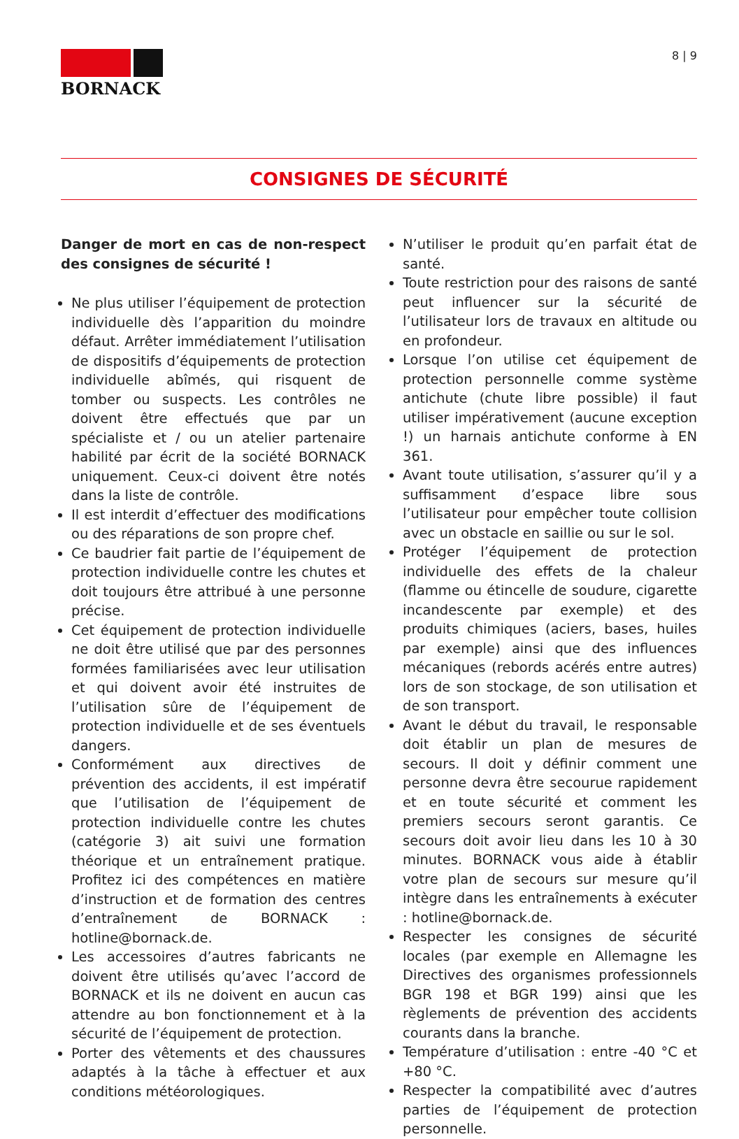8 | 9
BORNACK
CONSIGNES DE SÉCURITÉ
Danger de mort en cas de non-respect des consignes de sécurité !
Ne plus utiliser l’équipement de protection individuelle dès l’apparition du moindre défaut. Arrêter immédiatement l’utilisation de dispositifs d’équipements de protection individuelle abîmés, qui risquent de tomber ou suspects. Les contrôles ne doivent être effectués que par un spécialiste et / ou un atelier partenaire habilité par écrit de la société BORNACK uniquement. Ceux-ci doivent être notés dans la liste de contrôle.
Il est interdit d’effectuer des modifications ou des réparations de son propre chef.
Ce baudrier fait partie de l’équipement de protection individuelle contre les chutes et doit toujours être attribué à une personne précise.
Cet équipement de protection individuelle ne doit être utilisé que par des personnes formées familiarisées avec leur utilisation et qui doivent avoir été instruites de l’utilisation sûre de l’équipement de protection individuelle et de ses éventuels dangers.
Conformément aux directives de prévention des accidents, il est impératif que l’utilisation de l’équipement de protection individuelle contre les chutes (catégorie 3) ait suivi une formation théorique et un entraînement pratique. Profitez ici des compétences en matière d’instruction et de formation des centres d’entraînement de BORNACK : hotline@bornack.de.
Les accessoires d’autres fabricants ne doivent être utilisés qu’avec l’accord de BORNACK et ils ne doivent en aucun cas attendre au bon fonctionnement et à la sécurité de l’équipement de protection.
Porter des vêtements et des chaussures adaptés à la tâche à effectuer et aux conditions météorologiques.
N’utiliser le produit qu’en parfait état de santé.
Toute restriction pour des raisons de santé peut influencer sur la sécurité de l’utilisateur lors de travaux en altitude ou en profondeur.
Lorsque l’on utilise cet équipement de protection personnelle comme système antichute (chute libre possible) il faut utiliser impérativement (aucune exception !) un harnais antichute conforme à EN 361.
Avant toute utilisation, s’assurer qu’il y a suffisamment d’espace libre sous l’utilisateur pour empêcher toute collision avec un obstacle en saillie ou sur le sol.
Protéger l’équipement de protection individuelle des effets de la chaleur (flamme ou étincelle de soudure, cigarette incandescente par exemple) et des produits chimiques (aciers, bases, huiles par exemple) ainsi que des influences mécaniques (rebords acérés entre autres) lors de son stockage, de son utilisation et de son transport.
Avant le début du travail, le responsable doit établir un plan de mesures de secours. Il doit y définir comment une personne devra être secourue rapidement et en toute sécurité et comment les premiers secours seront garantis. Ce secours doit avoir lieu dans les 10 à 30 minutes. BORNACK vous aide à établir votre plan de secours sur mesure qu’il intègre dans les entraînements à exécuter : hotline@bornack.de.
Respecter les consignes de sécurité locales (par exemple en Allemagne les Directives des organismes professionnels BGR 198 et BGR 199) ainsi que les règlements de prévention des accidents courants dans la branche.
Température d’utilisation : entre -40 °C et +80 °C.
Respecter la compatibilité avec d’autres parties de l’équipement de protection personnelle.